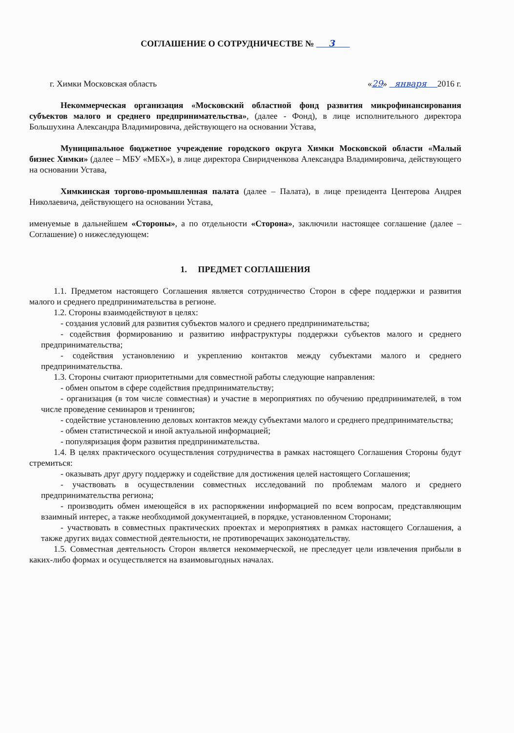СОГЛАШЕНИЕ О СОТРУДНИЧЕСТВЕ № 3
г. Химки Московская область «29» января 2016 г.
Некоммерческая организация «Московский областной фонд развития микрофинансирования субъектов малого и среднего предпринимательства», (далее - Фонд), в лице исполнительного директора Большухина Александра Владимировича, действующего на основании Устава,
Муниципальное бюджетное учреждение городского округа Химки Московской области «Малый бизнес Химки» (далее – МБУ «МБХ»), в лице директора Свиридченкова Александра Владимировича, действующего на основании Устава,
Химкинская торгово-промышленная палата (далее – Палата), в лице президента Центерова Андрея Николаевича, действующего на основании Устава,
именуемые в дальнейшем «Стороны», а по отдельности «Сторона», заключили настоящее соглашение (далее – Соглашение) о нижеследующем:
1. ПРЕДМЕТ СОГЛАШЕНИЯ
1.1. Предметом настоящего Соглашения является сотрудничество Сторон в сфере поддержки и развития малого и среднего предпринимательства в регионе.
1.2. Стороны взаимодействуют в целях:
- создания условий для развития субъектов малого и среднего предпринимательства;
- содействия формированию и развитию инфраструктуры поддержки субъектов малого и среднего предпринимательства;
- содействия установлению и укреплению контактов между субъектами малого и среднего предпринимательства.
1.3. Стороны считают приоритетными для совместной работы следующие направления:
- обмен опытом в сфере содействия предпринимательству;
- организация (в том числе совместная) и участие в мероприятиях по обучению предпринимателей, в том числе проведение семинаров и тренингов;
- содействие установлению деловых контактов между субъектами малого и среднего предпринимательства;
- обмен статистической и иной актуальной информацией;
- популяризация форм развития предпринимательства.
1.4. В целях практического осуществления сотрудничества в рамках настоящего Соглашения Стороны будут стремиться:
- оказывать друг другу поддержку и содействие для достижения целей настоящего Соглашения;
- участвовать в осуществлении совместных исследований по проблемам малого и среднего предпринимательства региона;
- производить обмен имеющейся в их распоряжении информацией по всем вопросам, представляющим взаимный интерес, а также необходимой документацией, в порядке, установленном Сторонами;
- участвовать в совместных практических проектах и мероприятиях в рамках настоящего Соглашения, а также других видах совместной деятельности, не противоречащих законодательству.
1.5. Совместная деятельность Сторон является некоммерческой, не преследует цели извлечения прибыли в каких-либо формах и осуществляется на взаимовыгодных началах.